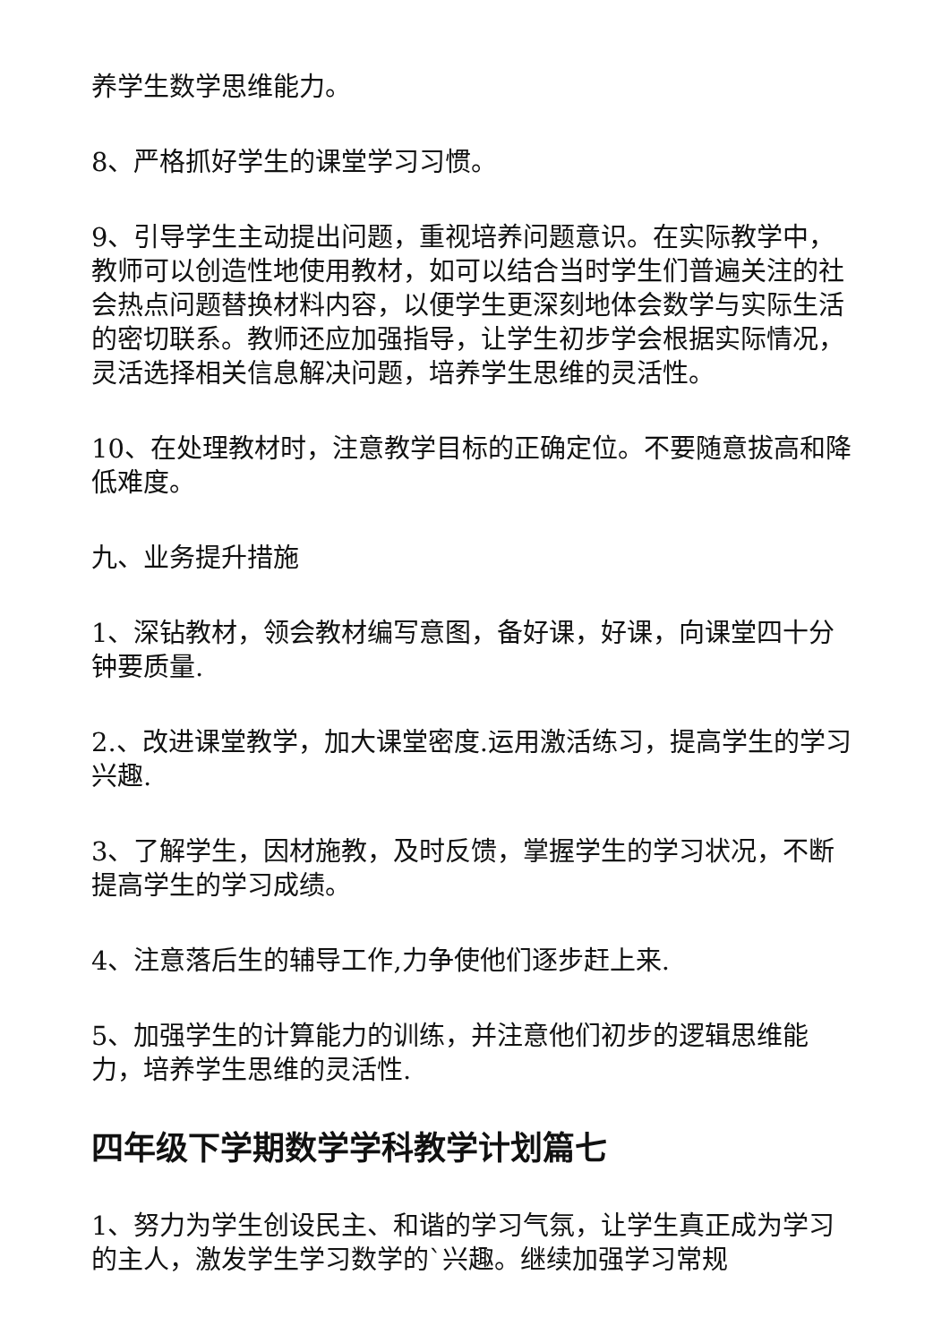养学生数学思维能力。
8、严格抓好学生的课堂学习习惯。
9、引导学生主动提出问题，重视培养问题意识。在实际教学中，教师可以创造性地使用教材，如可以结合当时学生们普遍关注的社会热点问题替换材料内容，以便学生更深刻地体会数学与实际生活的密切联系。教师还应加强指导，让学生初步学会根据实际情况，灵活选择相关信息解决问题，培养学生思维的灵活性。
10、在处理教材时，注意教学目标的正确定位。不要随意拔高和降低难度。
九、业务提升措施
1、深钻教材，领会教材编写意图，备好课，好课，向课堂四十分钟要质量.
2.、改进课堂教学，加大课堂密度.运用激活练习，提高学生的学习兴趣.
3、了解学生，因材施教，及时反馈，掌握学生的学习状况，不断提高学生的学习成绩。
4、注意落后生的辅导工作,力争使他们逐步赶上来.
5、加强学生的计算能力的训练，并注意他们初步的逻辑思维能力，培养学生思维的灵活性.
四年级下学期数学学科教学计划篇七
1、努力为学生创设民主、和谐的学习气氛，让学生真正成为学习的主人，激发学生学习数学的`兴趣。继续加强学习常规